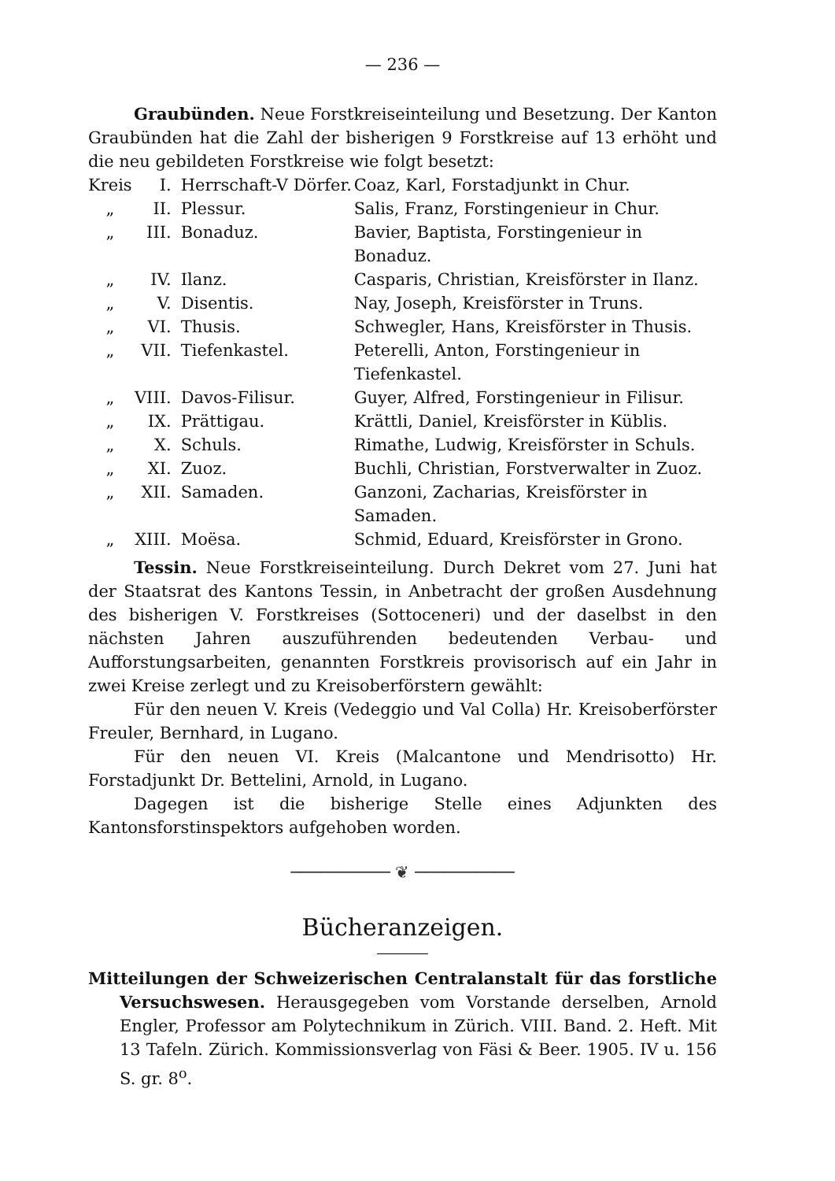— 236 —
Graubünden. Neue Forstkreiseinteilung und Besetzung. Der Kanton Graubünden hat die Zahl der bisherigen 9 Forstkreise auf 13 erhöht und die neu gebildeten Forstkreise wie folgt besetzt:
| Kreis | I. | Herrschaft-V Dörfer. | Coaz, Karl, Forstadjunkt in Chur. |
| „ | II. | Plessur. | Salis, Franz, Forstingenieur in Chur. |
| „ | III. | Bonaduz. | Bavier, Baptista, Forstingenieur in Bonaduz. |
| „ | IV. | Ilanz. | Casparis, Christian, Kreisförster in Ilanz. |
| „ | V. | Disentis. | Nay, Joseph, Kreisförster in Truns. |
| „ | VI. | Thusis. | Schwegler, Hans, Kreisförster in Thusis. |
| „ | VII. | Tiefenkastel. | Peterelli, Anton, Forstingenieur in Tiefenkastel. |
| „ | VIII. | Davos-Filisur. | Guyer, Alfred, Forstingenieur in Filisur. |
| „ | IX. | Prättigau. | Krättli, Daniel, Kreisförster in Küblis. |
| „ | X. | Schuls. | Rimathe, Ludwig, Kreisförster in Schuls. |
| „ | XI. | Zuoz. | Buchli, Christian, Forstverwalter in Zuoz. |
| „ | XII. | Samaden. | Ganzoni, Zacharias, Kreisförster in Samaden. |
| „ | XIII. | Moësa. | Schmid, Eduard, Kreisförster in Grono. |
Tessin. Neue Forstkreiseinteilung. Durch Dekret vom 27. Juni hat der Staatsrat des Kantons Tessin, in Anbetracht der großen Ausdehnung des bisherigen V. Forstkreises (Sottoceneri) und der daselbst in den nächsten Jahren auszuführenden bedeutenden Verbau- und Aufforstungsarbeiten, genannten Forstkreis provisorisch auf ein Jahr in zwei Kreise zerlegt und zu Kreisoberförstern gewählt:
Für den neuen V. Kreis (Vedeggio und Val Colla) Hr. Kreisoberförster Freuler, Bernhard, in Lugano.
Für den neuen VI. Kreis (Malcantone und Mendrisotto) Hr. Forstadjunkt Dr. Bettelini, Arnold, in Lugano.
Dagegen ist die bisherige Stelle eines Adjunkten des Kantonsforstinspektors aufgehoben worden.
────────── ❦ ──────────
Bücheranzeigen.
Mitteilungen der Schweizerischen Centralanstalt für das forstliche Versuchswesen. Herausgegeben vom Vorstande derselben, Arnold Engler, Professor am Polytechnikum in Zürich. VIII. Band. 2. Heft. Mit 13 Tafeln. Zürich. Kommissionsverlag von Fäsi & Beer. 1905. IV u. 156 S. gr. 8<sup>o</sup>.